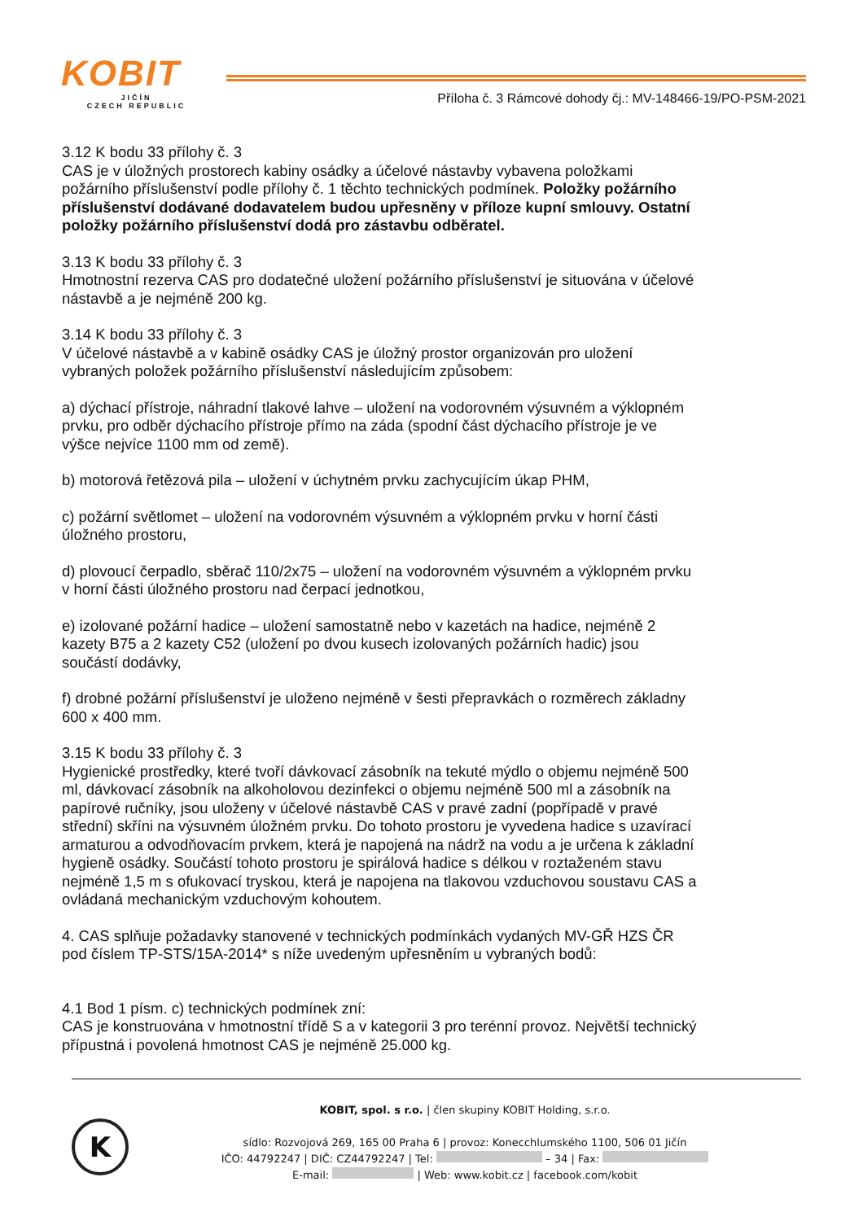KOBIT
JIČÍN
CZECH REPUBLIC
Příloha č. 3 Rámcové dohody čj.: MV-148466-19/PO-PSM-2021
3.12 K bodu 33 přílohy č. 3
CAS je v úložných prostorech kabiny osádky a účelové nástavby vybavena položkami požárního příslušenství podle přílohy č. 1 těchto technických podmínek. Položky požárního příslušenství dodávané dodavatelem budou upřesněny v příloze kupní smlouvy. Ostatní položky požárního příslušenství dodá pro zástavbu odběratel.
3.13 K bodu 33 přílohy č. 3
Hmotnostní rezerva CAS pro dodatečné uložení požárního příslušenství je situována v účelové nástavbě a je nejméně 200 kg.
3.14 K bodu 33 přílohy č. 3
V účelové nástavbě a v kabině osádky CAS je úložný prostor organizován pro uložení vybraných položek požárního příslušenství následujícím způsobem:
a) dýchací přístroje, náhradní tlakové lahve – uložení na vodorovném výsuvném a výklopném prvku, pro odběr dýchacího přístroje přímo na záda (spodní část dýchacího přístroje je ve výšce nejvíce 1100 mm od země).
b) motorová řetězová pila – uložení v úchytném prvku zachycujícím úkap PHM,
c) požární světlomet – uložení na vodorovném výsuvném a výklopném prvku v horní části úložného prostoru,
d) plovoucí čerpadlo, sběrač 110/2x75 – uložení na vodorovném výsuvném a výklopném prvku v horní části úložného prostoru nad čerpací jednotkou,
e) izolované požární hadice – uložení samostatně nebo v kazetách na hadice, nejméně 2 kazety B75 a 2 kazety C52 (uložení po dvou kusech izolovaných požárních hadic) jsou součástí dodávky,
f) drobné požární příslušenství je uloženo nejméně v šesti přepravkách o rozměrech základny 600 x 400 mm.
3.15 K bodu 33 přílohy č. 3
Hygienické prostředky, které tvoří dávkovací zásobník na tekuté mýdlo o objemu nejméně 500 ml, dávkovací zásobník na alkoholovou dezinfekci o objemu nejméně 500 ml a zásobník na papírové ručníky, jsou uloženy v účelové nástavbě CAS v pravé zadní (popřípadě v pravé střední) skříni na výsuvném úložném prvku. Do tohoto prostoru je vyvedena hadice s uzavírací armaturou a odvodňovacím prvkem, která je napojená na nádrž na vodu a je určena k základní hygieně osádky. Součástí tohoto prostoru je spirálová hadice s délkou v roztaženém stavu nejméně 1,5 m s ofukovací tryskou, která je napojena na tlakovou vzduchovou soustavu CAS a ovládaná mechanickým vzduchovým kohoutem.
4. CAS splňuje požadavky stanovené v technických podmínkách vydaných MV-GŘ HZS ČR pod číslem TP-STS/15A-2014* s níže uvedeným upřesněním u vybraných bodů:
4.1 Bod 1 písm. c) technických podmínek zní:
CAS je konstruována v hmotnostní třídě S a v kategorii 3 pro terénní provoz. Největší technický přípustná i povolená hmotnost CAS je nejméně 25.000 kg.
K
KOBIT, spol. s r.o. | člen skupiny KOBIT Holding, s.r.o.
sídlo: Rozvojová 269, 165 00 Praha 6 | provoz: Konecchlumského 1100, 506 01 Jičín
IČO: 44792247 | DIČ: CZ44792247 | Tel: – 34 | Fax:
E-mail: | Web: www.kobit.cz | facebook.com/kobit